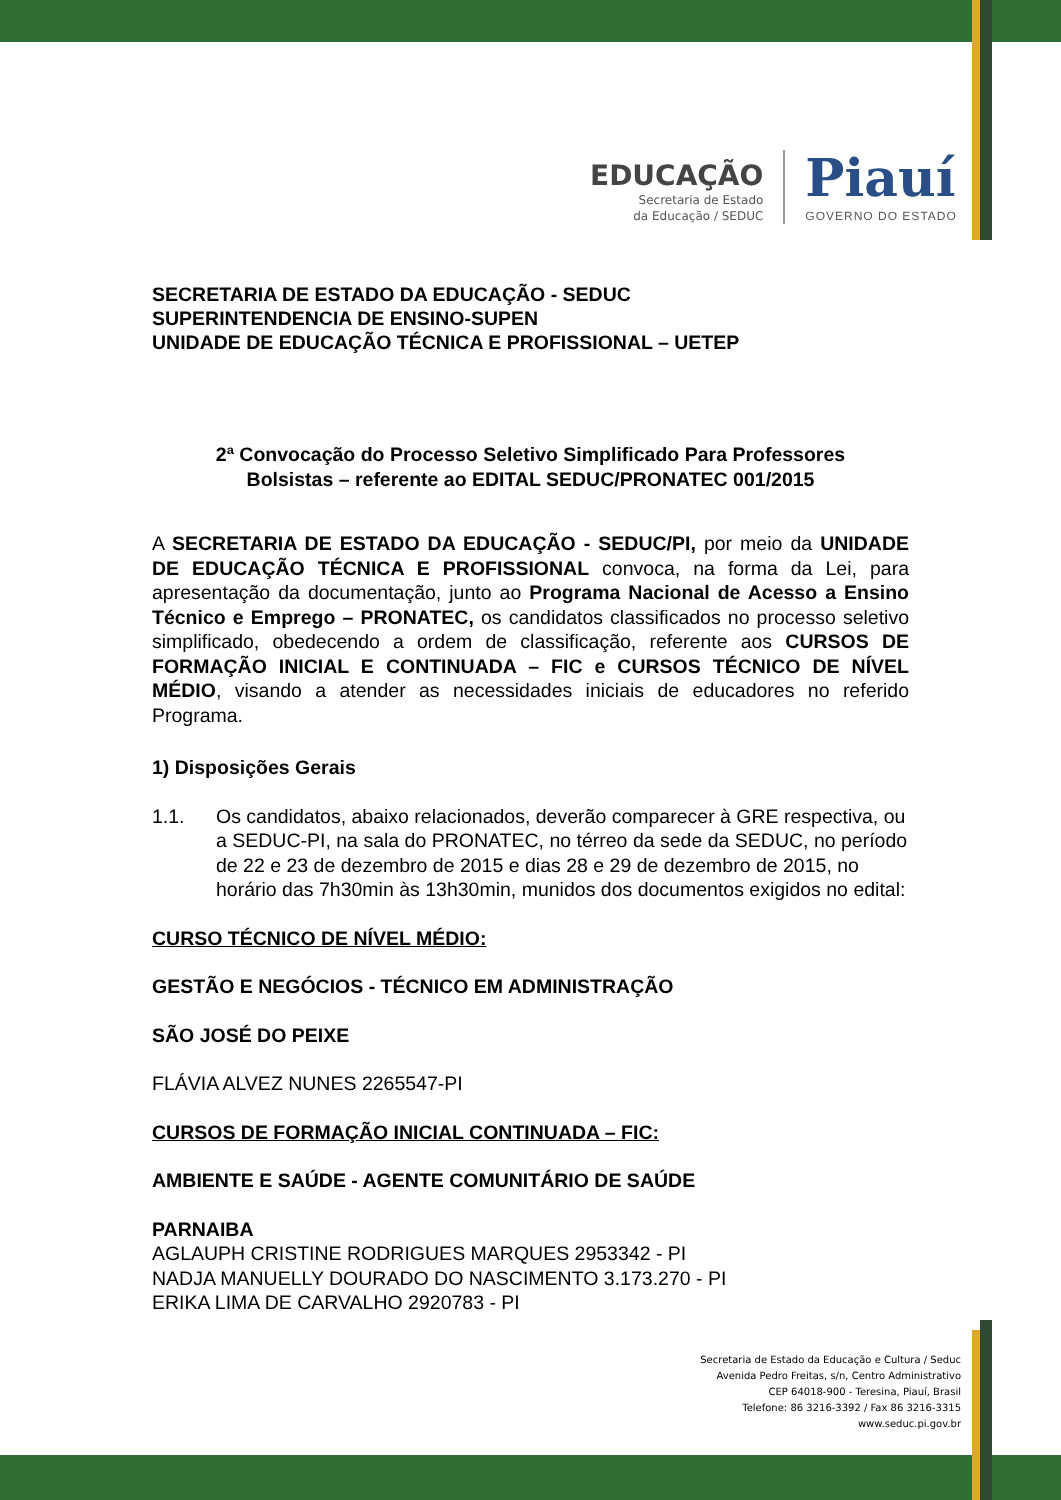EDUCAÇÃO
Secretaria de Estado
da Educação / SEDUC
Piauí
GOVERNO DO ESTADO
SECRETARIA DE ESTADO DA EDUCAÇÃO - SEDUC
SUPERINTENDENCIA DE ENSINO-SUPEN
UNIDADE DE EDUCAÇÃO TÉCNICA E PROFISSIONAL – UETEP
2ª Convocação do Processo Seletivo Simplificado Para Professores
Bolsistas – referente ao EDITAL SEDUC/PRONATEC 001/2015
A SECRETARIA DE ESTADO DA EDUCAÇÃO - SEDUC/PI, por meio da UNIDADE DE EDUCAÇÃO TÉCNICA E PROFISSIONAL convoca, na forma da Lei, para apresentação da documentação, junto ao Programa Nacional de Acesso a Ensino Técnico e Emprego – PRONATEC, os candidatos classificados no processo seletivo simplificado, obedecendo a ordem de classificação, referente aos CURSOS DE FORMAÇÃO INICIAL E CONTINUADA – FIC e CURSOS TÉCNICO DE NÍVEL MÉDIO, visando a atender as necessidades iniciais de educadores no referido Programa.
1) Disposições Gerais
1.1. Os candidatos, abaixo relacionados, deverão comparecer à GRE respectiva, ou a SEDUC-PI, na sala do PRONATEC, no térreo da sede da SEDUC, no período de 22 e 23 de dezembro de 2015 e dias 28 e 29 de dezembro de 2015, no horário das 7h30min às 13h30min, munidos dos documentos exigidos no edital:
CURSO TÉCNICO DE NÍVEL MÉDIO:
GESTÃO E NEGÓCIOS - TÉCNICO EM ADMINISTRAÇÃO
SÃO JOSÉ DO PEIXE
FLÁVIA ALVEZ NUNES 2265547-PI
CURSOS DE FORMAÇÃO INICIAL CONTINUADA – FIC:
AMBIENTE E SAÚDE - AGENTE COMUNITÁRIO DE SAÚDE
PARNAIBA
AGLAUPH CRISTINE RODRIGUES MARQUES 2953342 - PI
NADJA MANUELLY DOURADO DO NASCIMENTO 3.173.270 - PI
ERIKA LIMA DE CARVALHO 2920783 - PI
Secretaria de Estado da Educação e Cultura / Seduc
Avenida Pedro Freitas, s/n, Centro Administrativo
CEP 64018-900 - Teresina, Piauí, Brasil
Telefone: 86 3216-3392 / Fax 86 3216-3315
www.seduc.pi.gov.br